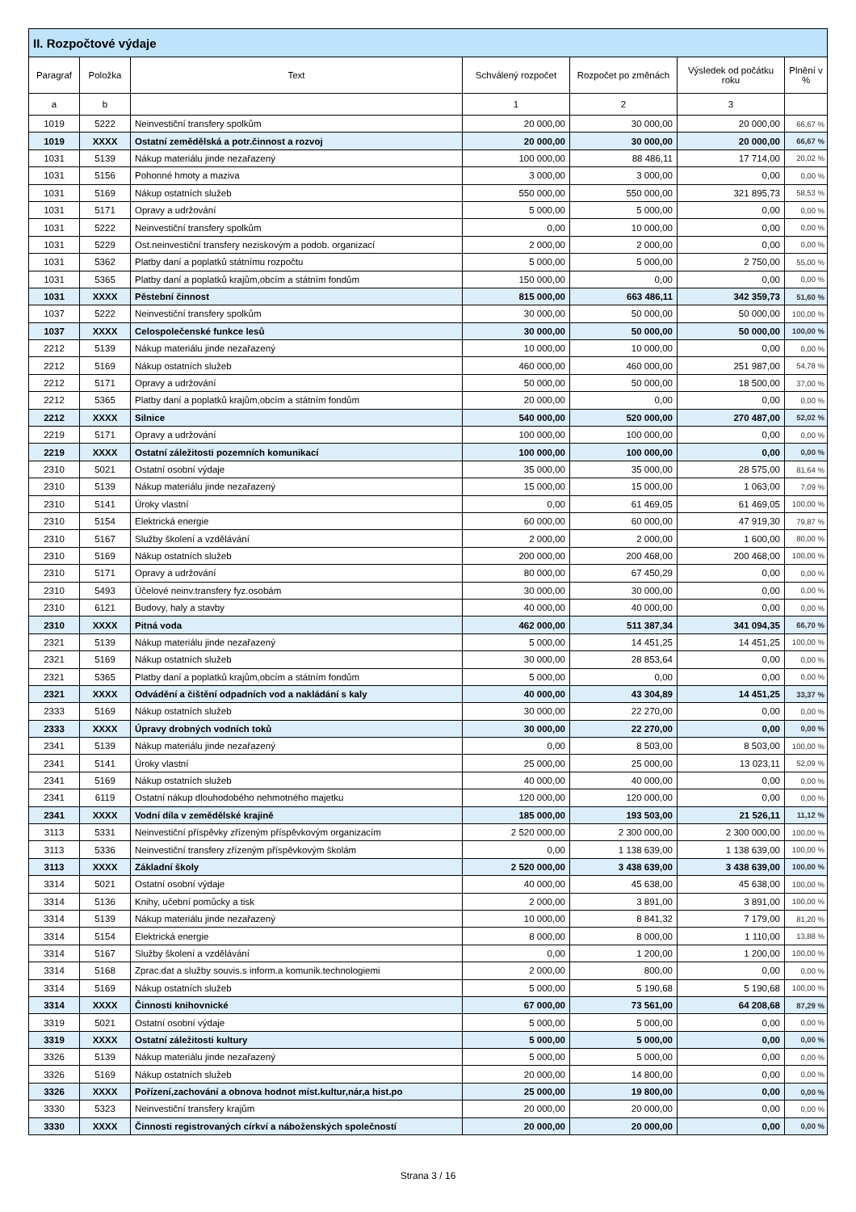| II. Rozpočtové výdaje | | | | | | |
| --- | --- | --- | --- | --- | --- | --- |
| Paragraf | Položka | Text | Schválený rozpočet | Rozpočet po změnách | Výsledek od počátku roku | Plnění v % |
| a | b | | 1 | 2 | 3 | |
| 1019 | 5222 | Neinvestiční transfery spolkům | 20 000,00 | 30 000,00 | 20 000,00 | 66,67 % |
| 1019 | XXXX | Ostatní zemědělská a potr.činnost a rozvoj | 20 000,00 | 30 000,00 | 20 000,00 | 66,67 % |
| 1031 | 5139 | Nákup materiálu jinde nezařazený | 100 000,00 | 88 486,11 | 17 714,00 | 20,02 % |
| 1031 | 5156 | Pohonné hmoty a maziva | 3 000,00 | 3 000,00 | 0,00 | 0,00 % |
| 1031 | 5169 | Nákup ostatních služeb | 550 000,00 | 550 000,00 | 321 895,73 | 58,53 % |
| 1031 | 5171 | Opravy a udržování | 5 000,00 | 5 000,00 | 0,00 | 0,00 % |
| 1031 | 5222 | Neinvestiční transfery spolkům | 0,00 | 10 000,00 | 0,00 | 0,00 % |
| 1031 | 5229 | Ost.neinvestiční transfery neziskovým a podob. organizací | 2 000,00 | 2 000,00 | 0,00 | 0,00 % |
| 1031 | 5362 | Platby daní a poplatků státnímu rozpočtu | 5 000,00 | 5 000,00 | 2 750,00 | 55,00 % |
| 1031 | 5365 | Platby daní a poplatků krajům,obcím a státním fondům | 150 000,00 | 0,00 | 0,00 | 0,00 % |
| 1031 | XXXX | Pěstební činnost | 815 000,00 | 663 486,11 | 342 359,73 | 51,60 % |
| 1037 | 5222 | Neinvestiční transfery spolkům | 30 000,00 | 50 000,00 | 50 000,00 | 100,00 % |
| 1037 | XXXX | Celospolečenské funkce lesů | 30 000,00 | 50 000,00 | 50 000,00 | 100,00 % |
| 2212 | 5139 | Nákup materiálu jinde nezařazený | 10 000,00 | 10 000,00 | 0,00 | 0,00 % |
| 2212 | 5169 | Nákup ostatních služeb | 460 000,00 | 460 000,00 | 251 987,00 | 54,78 % |
| 2212 | 5171 | Opravy a udržování | 50 000,00 | 50 000,00 | 18 500,00 | 37,00 % |
| 2212 | 5365 | Platby daní a poplatků krajům,obcím a státním fondům | 20 000,00 | 0,00 | 0,00 | 0,00 % |
| 2212 | XXXX | Silnice | 540 000,00 | 520 000,00 | 270 487,00 | 52,02 % |
| 2219 | 5171 | Opravy a udržování | 100 000,00 | 100 000,00 | 0,00 | 0,00 % |
| 2219 | XXXX | Ostatní záležitosti pozemních komunikací | 100 000,00 | 100 000,00 | 0,00 | 0,00 % |
| 2310 | 5021 | Ostatní osobní výdaje | 35 000,00 | 35 000,00 | 28 575,00 | 81,64 % |
| 2310 | 5139 | Nákup materiálu jinde nezařazený | 15 000,00 | 15 000,00 | 1 063,00 | 7,09 % |
| 2310 | 5141 | Úroky vlastní | 0,00 | 61 469,05 | 61 469,05 | 100,00 % |
| 2310 | 5154 | Elektrická energie | 60 000,00 | 60 000,00 | 47 919,30 | 79,87 % |
| 2310 | 5167 | Služby školení a vzdělávání | 2 000,00 | 2 000,00 | 1 600,00 | 80,00 % |
| 2310 | 5169 | Nákup ostatních služeb | 200 000,00 | 200 468,00 | 200 468,00 | 100,00 % |
| 2310 | 5171 | Opravy a udržování | 80 000,00 | 67 450,29 | 0,00 | 0,00 % |
| 2310 | 5493 | Účelové neinv.transfery fyz.osobám | 30 000,00 | 30 000,00 | 0,00 | 0,00 % |
| 2310 | 6121 | Budovy, haly a stavby | 40 000,00 | 40 000,00 | 0,00 | 0,00 % |
| 2310 | XXXX | Pitná voda | 462 000,00 | 511 387,34 | 341 094,35 | 66,70 % |
| 2321 | 5139 | Nákup materiálu jinde nezařazený | 5 000,00 | 14 451,25 | 14 451,25 | 100,00 % |
| 2321 | 5169 | Nákup ostatních služeb | 30 000,00 | 28 853,64 | 0,00 | 0,00 % |
| 2321 | 5365 | Platby daní a poplatků krajům,obcím a státním fondům | 5 000,00 | 0,00 | 0,00 | 0,00 % |
| 2321 | XXXX | Odvádění a čištění odpadních vod a nakládání s kaly | 40 000,00 | 43 304,89 | 14 451,25 | 33,37 % |
| 2333 | 5169 | Nákup ostatních služeb | 30 000,00 | 22 270,00 | 0,00 | 0,00 % |
| 2333 | XXXX | Úpravy drobných vodních toků | 30 000,00 | 22 270,00 | 0,00 | 0,00 % |
| 2341 | 5139 | Nákup materiálu jinde nezařazený | 0,00 | 8 503,00 | 8 503,00 | 100,00 % |
| 2341 | 5141 | Úroky vlastní | 25 000,00 | 25 000,00 | 13 023,11 | 52,09 % |
| 2341 | 5169 | Nákup ostatních služeb | 40 000,00 | 40 000,00 | 0,00 | 0,00 % |
| 2341 | 6119 | Ostatní nákup dlouhodobého nehmotného majetku | 120 000,00 | 120 000,00 | 0,00 | 0,00 % |
| 2341 | XXXX | Vodní díla v zemědělské krajině | 185 000,00 | 193 503,00 | 21 526,11 | 11,12 % |
| 3113 | 5331 | Neinvestiční příspěvky zřízeným příspěvkovým organizacím | 2 520 000,00 | 2 300 000,00 | 2 300 000,00 | 100,00 % |
| 3113 | 5336 | Neinvestiční transfery zřízeným příspěvkovým školám | 0,00 | 1 138 639,00 | 1 138 639,00 | 100,00 % |
| 3113 | XXXX | Základní školy | 2 520 000,00 | 3 438 639,00 | 3 438 639,00 | 100,00 % |
| 3314 | 5021 | Ostatní osobní výdaje | 40 000,00 | 45 638,00 | 45 638,00 | 100,00 % |
| 3314 | 5136 | Knihy, učební pomůcky a tisk | 2 000,00 | 3 891,00 | 3 891,00 | 100,00 % |
| 3314 | 5139 | Nákup materiálu jinde nezařazený | 10 000,00 | 8 841,32 | 7 179,00 | 81,20 % |
| 3314 | 5154 | Elektrická energie | 8 000,00 | 8 000,00 | 1 110,00 | 13,88 % |
| 3314 | 5167 | Služby školení a vzdělávání | 0,00 | 1 200,00 | 1 200,00 | 100,00 % |
| 3314 | 5168 | Zprac.dat a služby souvis.s inform.a komunik.technologiemi | 2 000,00 | 800,00 | 0,00 | 0,00 % |
| 3314 | 5169 | Nákup ostatních služeb | 5 000,00 | 5 190,68 | 5 190,68 | 100,00 % |
| 3314 | XXXX | Činnosti knihovnické | 67 000,00 | 73 561,00 | 64 208,68 | 87,29 % |
| 3319 | 5021 | Ostatní osobní výdaje | 5 000,00 | 5 000,00 | 0,00 | 0,00 % |
| 3319 | XXXX | Ostatní záležitosti kultury | 5 000,00 | 5 000,00 | 0,00 | 0,00 % |
| 3326 | 5139 | Nákup materiálu jinde nezařazený | 5 000,00 | 5 000,00 | 0,00 | 0,00 % |
| 3326 | 5169 | Nákup ostatních služeb | 20 000,00 | 14 800,00 | 0,00 | 0,00 % |
| 3326 | XXXX | Pořízení,zachování a obnova hodnot míst.kultur,nár,a hist.po | 25 000,00 | 19 800,00 | 0,00 | 0,00 % |
| 3330 | 5323 | Neinvestiční transfery krajům | 20 000,00 | 20 000,00 | 0,00 | 0,00 % |
| 3330 | XXXX | Činnosti registrovaných církví a náboženských společností | 20 000,00 | 20 000,00 | 0,00 | 0,00 % |
Strana 3 / 16